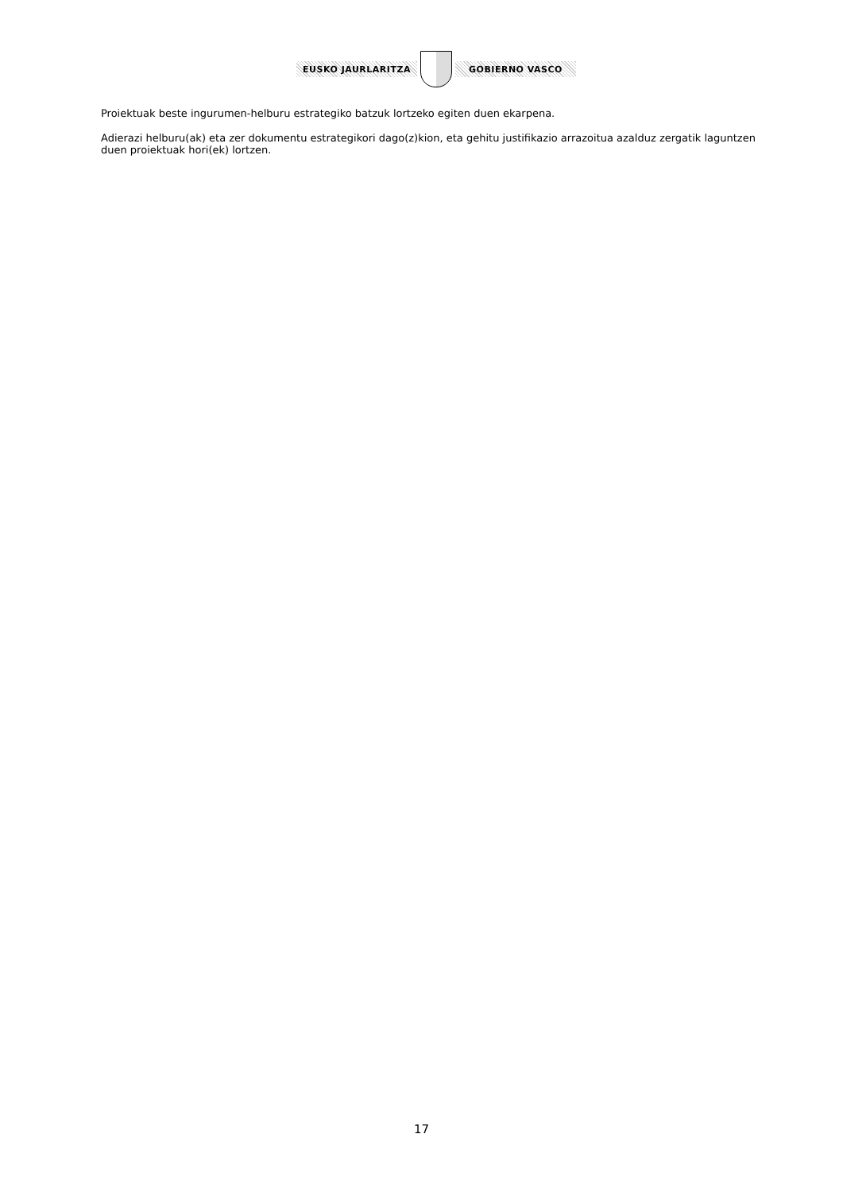EUSKO JAURLARITZA GOBIERNO VASCO
Proiektuak beste ingurumen-helburu estrategiko batzuk lortzeko egiten duen ekarpena.
Adierazi helburu(ak) eta zer dokumentu estrategikori dago(z)kion, eta gehitu justifikazio arrazoitua azalduz zergatik laguntzen duen proiektuak hori(ek) lortzen.
17